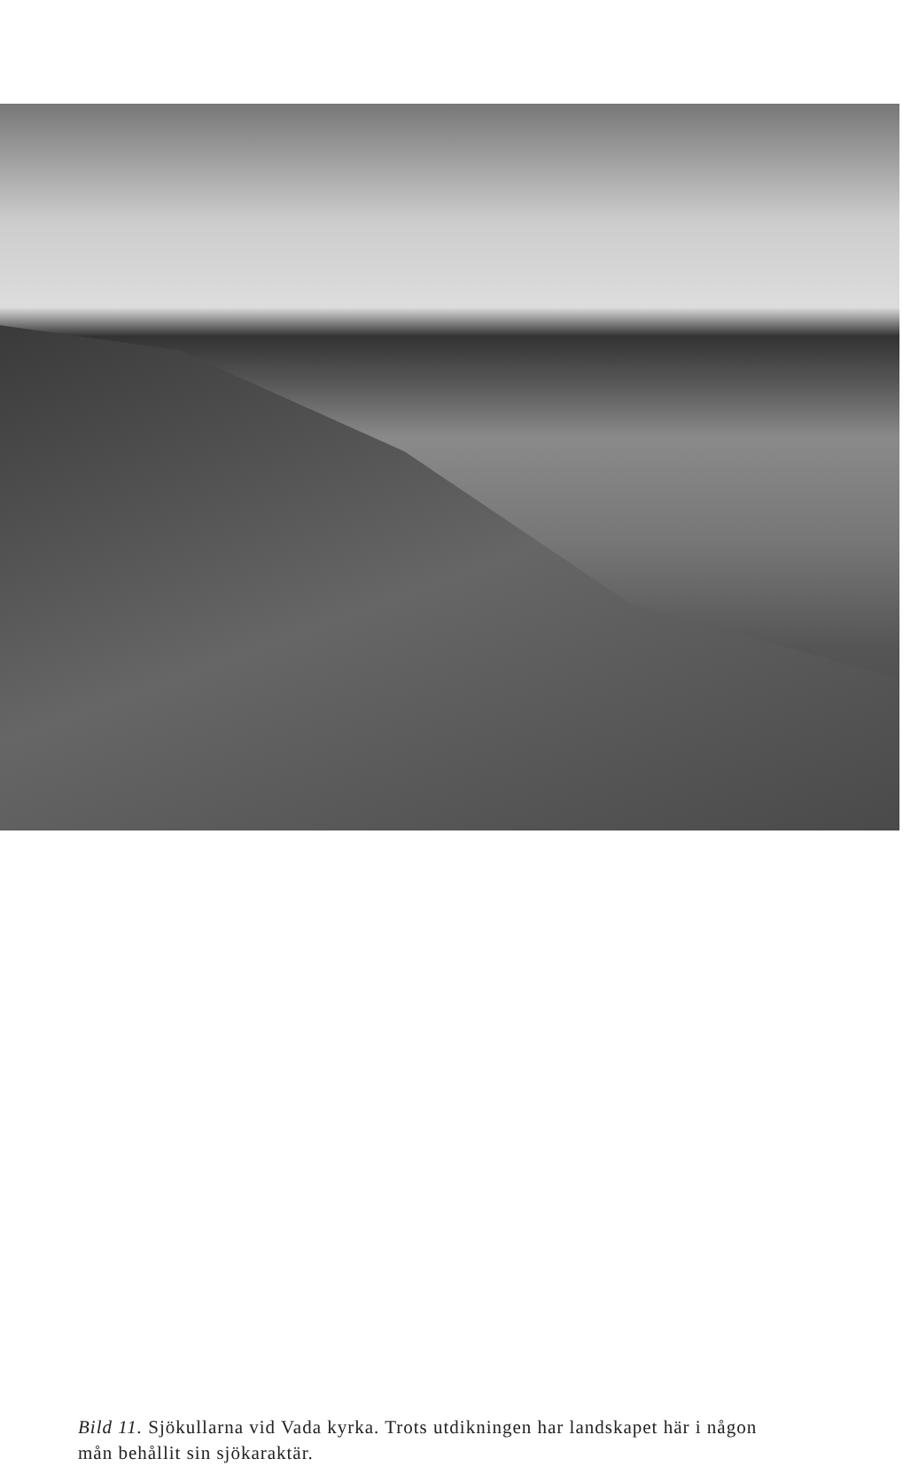Bild 11. Sjökullarna vid Vada kyrka. Trots utdikningen har landskapet här i någon mån behållit sin sjökaraktär.